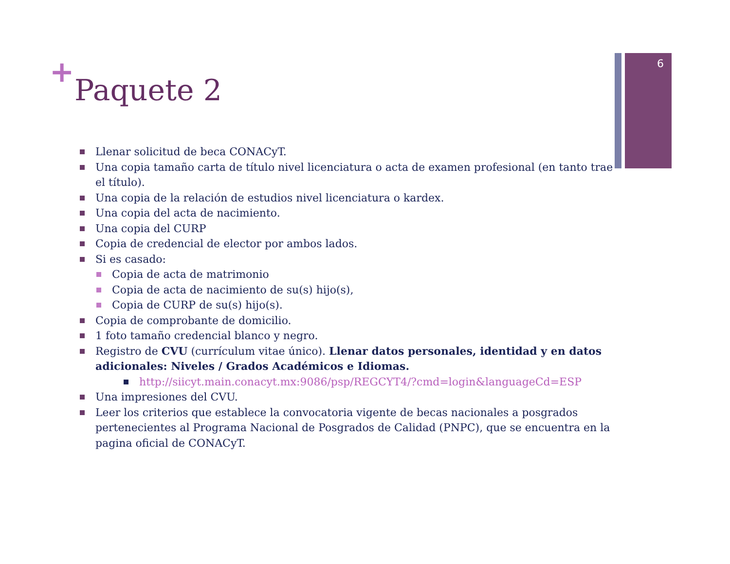6
+
Paquete 2
Llenar solicitud de beca CONACyT.
Una copia tamaño carta de título nivel licenciatura o acta de examen profesional (en tanto trae el título).
Una copia de la relación de estudios nivel licenciatura o kardex.
Una copia del acta de nacimiento.
Una copia del CURP
Copia de credencial de elector por ambos lados.
Si es casado:
Copia de acta de matrimonio
Copia de acta de nacimiento de su(s) hijo(s),
Copia de CURP de su(s) hijo(s).
Copia de comprobante de domicilio.
1 foto tamaño credencial blanco y negro.
Registro de CVU (currículum vitae único). Llenar datos personales, identidad y en datos adicionales: Niveles / Grados Académicos e Idiomas.
http://siicyt.main.conacyt.mx:9086/psp/REGCYT4/?cmd=login&languageCd=ESP
Una impresiones del CVU.
Leer los criterios que establece la convocatoria vigente de becas nacionales a posgrados pertenecientes al Programa Nacional de Posgrados de Calidad (PNPC), que se encuentra en la pagina oficial de CONACyT.